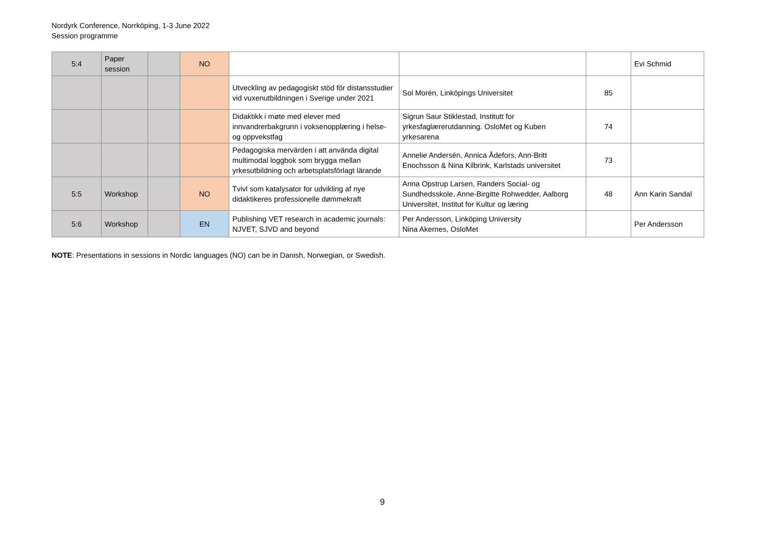Nordyrk Conference, Norrköping, 1-3 June 2022
Session programme
| 5:4 | Paper session | | NO | | | | Evi Schmid |
| | | | | Utveckling av pedagogiskt stöd för distansstudier vid vuxenutbildningen i Sverige under 2021 | Sol Morén, Linköpings Universitet | 85 | |
| | | | | Didaktikk i møte med elever med innvandrerbakgrunn i voksenopplæring i helse- og oppvekstfag | Sigrun Saur Stiklestad, Institutt for yrkesfaglærerutdanning. OsloMet og Kuben yrkesarena | 74 | |
| | | | | Pedagogiska mervärden i att använda digital multimodal loggbok som brygga mellan yrkesutbildning och arbetsplatsförlagt lärande | Annelie Andersén, Annica Ådefors, Ann-Britt Enochsson & Nina Kilbrink, Karlstads universitet | 73 | |
| 5:5 | Workshop | | NO | Tvivl som katalysator for udvikling af nye didaktikeres professionelle dømmekraft | Anna Opstrup Larsen, Randers Social- og Sundhedsskole, Anne-Birgitte Rohwedder, Aalborg Universitet, Institut for Kultur og læring | 48 | Ann Karin Sandal |
| 5:6 | Workshop | | EN | Publishing VET research in academic journals: NJVET, SJVD and beyond | Per Andersson, Linköping University Nina Akernes, OsloMet | | Per Andersson |
NOTE: Presentations in sessions in Nordic languages (NO) can be in Danish, Norwegian, or Swedish.
9